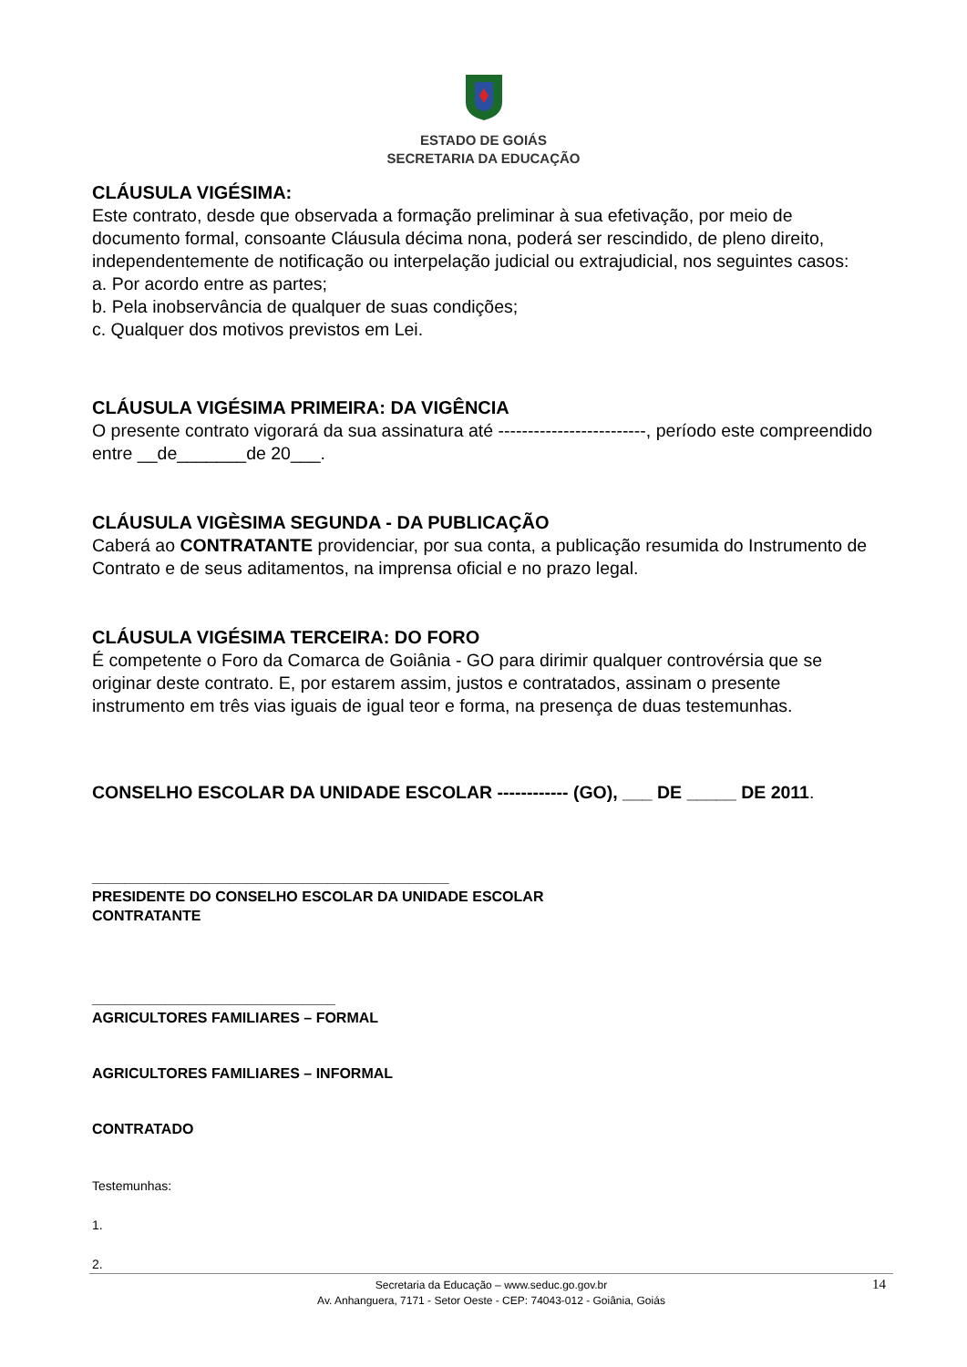ESTADO DE GOIÁS
SECRETARIA DA EDUCAÇÃO
CLÁUSULA VIGÉSIMA:
Este contrato, desde que observada a formação preliminar à sua efetivação, por meio de documento formal, consoante Cláusula décima nona, poderá ser rescindido, de pleno direito, independentemente de notificação ou interpelação judicial ou extrajudicial, nos seguintes casos:
a. Por acordo entre as partes;
b. Pela inobservância de qualquer de suas condições;
c. Qualquer dos motivos previstos em Lei.
CLÁUSULA VIGÉSIMA PRIMEIRA: DA VIGÊNCIA
O presente contrato vigorará da sua assinatura até -------------------------, período este compreendido entre __de_______de 20___.
CLÁUSULA VIGÈSIMA SEGUNDA - DA PUBLICAÇÃO
Caberá ao CONTRATANTE providenciar, por sua conta, a publicação resumida do Instrumento de Contrato e de seus aditamentos, na imprensa oficial e no prazo legal.
CLÁUSULA VIGÉSIMA TERCEIRA: DO FORO
É competente o Foro da Comarca de Goiânia - GO para dirimir qualquer controvérsia que se originar deste contrato. E, por estarem assim, justos e contratados, assinam o presente instrumento em três vias iguais de igual teor e forma, na presença de duas testemunhas.
CONSELHO ESCOLAR DA UNIDADE ESCOLAR ------------ (GO), ___ DE _____ DE 2011.
____________________________________________
PRESIDENTE DO CONSELHO ESCOLAR DA UNIDADE ESCOLAR
CONTRATANTE
______________________________
AGRICULTORES FAMILIARES – FORMAL
AGRICULTORES FAMILIARES – INFORMAL
CONTRATADO
Testemunhas:
1.
2.
Secretaria da Educação – www.seduc.go.gov.br
Av. Anhanguera, 7171 - Setor Oeste - CEP: 74043-012 - Goiânia, Goiás
14